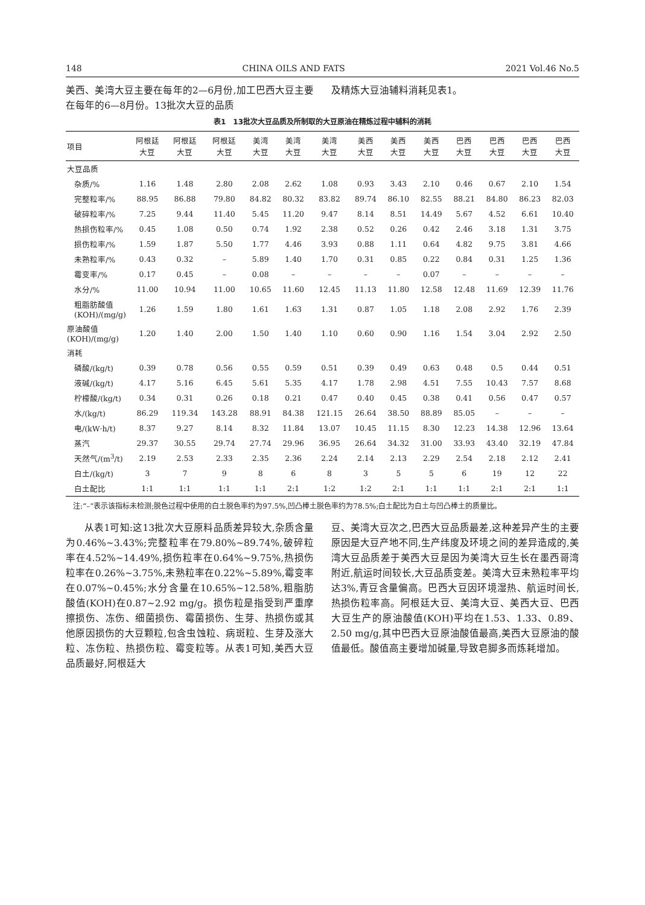148 CHINA OILS AND FATS 2021 Vol.46 No.5
美西、美湾大豆主要在每年的2—6月份,加工巴西大豆主要在每年的6—8月份。13批次大豆的品质
及精炼大豆油辅料消耗见表1。
表1　13批次大豆品质及所制取的大豆原油在精炼过程中辅料的消耗
| 项目 | 阿根廷 大豆 | 阿根廷 大豆 | 阿根廷 大豆 | 美湾 大豆 | 美湾 大豆 | 美湾 大豆 | 美西 大豆 | 美西 大豆 | 美西 大豆 | 巴西 大豆 | 巴西 大豆 | 巴西 大豆 | 巴西 大豆 |
| --- | --- | --- | --- | --- | --- | --- | --- | --- | --- | --- | --- | --- | --- |
| 大豆品质 | | | | | | | | | | | | | |
| 杂质/% | 1.16 | 1.48 | 2.80 | 2.08 | 2.62 | 1.08 | 0.93 | 3.43 | 2.10 | 0.46 | 0.67 | 2.10 | 1.54 |
| 完整粒率/% | 88.95 | 86.88 | 79.80 | 84.82 | 80.32 | 83.82 | 89.74 | 86.10 | 82.55 | 88.21 | 84.80 | 86.23 | 82.03 |
| 破碎粒率/% | 7.25 | 9.44 | 11.40 | 5.45 | 11.20 | 9.47 | 8.14 | 8.51 | 14.49 | 5.67 | 4.52 | 6.61 | 10.40 |
| 热损伤粒率/% | 0.45 | 1.08 | 0.50 | 0.74 | 1.92 | 2.38 | 0.52 | 0.26 | 0.42 | 2.46 | 3.18 | 1.31 | 3.75 |
| 损伤粒率/% | 1.59 | 1.87 | 5.50 | 1.77 | 4.46 | 3.93 | 0.88 | 1.11 | 0.64 | 4.82 | 9.75 | 3.81 | 4.66 |
| 未熟粒率/% | 0.43 | 0.32 | – | 5.89 | 1.40 | 1.70 | 0.31 | 0.85 | 0.22 | 0.84 | 0.31 | 1.25 | 1.36 |
| 霉变率/% | 0.17 | 0.45 | – | 0.08 | – | – | – | – | 0.07 | – | – | – | – |
| 水分/% | 11.00 | 10.94 | 11.00 | 10.65 | 11.60 | 12.45 | 11.13 | 11.80 | 12.58 | 12.48 | 11.69 | 12.39 | 11.76 |
| 粗脂肪酸值(KOH)/(mg/g) | 1.26 | 1.59 | 1.80 | 1.61 | 1.63 | 1.31 | 0.87 | 1.05 | 1.18 | 2.08 | 2.92 | 1.76 | 2.39 |
| 原油酸值(KOH)/(mg/g) | 1.20 | 1.40 | 2.00 | 1.50 | 1.40 | 1.10 | 0.60 | 0.90 | 1.16 | 1.54 | 3.04 | 2.92 | 2.50 |
| 消耗 | | | | | | | | | | | | | |
| 磷酸/(kg/t) | 0.39 | 0.78 | 0.56 | 0.55 | 0.59 | 0.51 | 0.39 | 0.49 | 0.63 | 0.48 | 0.5 | 0.44 | 0.51 |
| 液碱/(kg/t) | 4.17 | 5.16 | 6.45 | 5.61 | 5.35 | 4.17 | 1.78 | 2.98 | 4.51 | 7.55 | 10.43 | 7.57 | 8.68 |
| 柠檬酸/(kg/t) | 0.34 | 0.31 | 0.26 | 0.18 | 0.21 | 0.47 | 0.40 | 0.45 | 0.38 | 0.41 | 0.56 | 0.47 | 0.57 |
| 水/(kg/t) | 86.29 | 119.34 | 143.28 | 88.91 | 84.38 | 121.15 | 26.64 | 38.50 | 88.89 | 85.05 | – | – | – |
| 电/(kW·h/t) | 8.37 | 9.27 | 8.14 | 8.32 | 11.84 | 13.07 | 10.45 | 11.15 | 8.30 | 12.23 | 14.38 | 12.96 | 13.64 |
| 蒸汽 | 29.37 | 30.55 | 29.74 | 27.74 | 29.96 | 36.95 | 26.64 | 34.32 | 31.00 | 33.93 | 43.40 | 32.19 | 47.84 |
| 天然气/(m<sup>3</sup>/t) | 2.19 | 2.53 | 2.33 | 2.35 | 2.36 | 2.24 | 2.14 | 2.13 | 2.29 | 2.54 | 2.18 | 2.12 | 2.41 |
| 白土/(kg/t) | 3 | 7 | 9 | 8 | 6 | 8 | 3 | 5 | 5 | 6 | 19 | 12 | 22 |
| 白土配比 | 1:1 | 1:1 | 1:1 | 1:1 | 2:1 | 1:2 | 1:2 | 2:1 | 1:1 | 1:1 | 2:1 | 2:1 | 1:1 |
　注:“–”表示该指标未检测;脱色过程中使用的白土脱色率约为97.5%,凹凸棒土脱色率约为78.5%;白土配比为白土与凹凸棒土的质量比。
从表1可知:这13批次大豆原料品质差异较大,杂质含量为0.46%~3.43%;完整粒率在79.80%~89.74%,破碎粒率在4.52%~14.49%,损伤粒率在0.64%~9.75%,热损伤粒率在0.26%~3.75%,未熟粒率在0.22%~5.89%,霉变率在0.07%~0.45%;水分含量在10.65%~12.58%,粗脂肪酸值(KOH)在0.87~2.92 mg/g。损伤粒是指受到严重摩擦损伤、冻伤、细菌损伤、霉菌损伤、生芽、热损伤或其他原因损伤的大豆颗粒,包含虫蚀粒、病斑粒、生芽及涨大粒、冻伤粒、热损伤粒、霉变粒等。从表1可知,美西大豆品质最好,阿根廷大
豆、美湾大豆次之,巴西大豆品质最差,这种差异产生的主要原因是大豆产地不同,生产纬度及环境之间的差异造成的,美湾大豆品质差于美西大豆是因为美湾大豆生长在墨西哥湾附近,航运时间较长,大豆品质变差。美湾大豆未熟粒率平均达3%,青豆含量偏高。巴西大豆因环境湿热、航运时间长,热损伤粒率高。阿根廷大豆、美湾大豆、美西大豆、巴西大豆生产的原油酸值(KOH)平均在1.53、1.33、0.89、2.50 mg/g,其中巴西大豆原油酸值最高,美西大豆原油的酸值最低。酸值高主要增加碱量,导致皂脚多而炼耗增加。